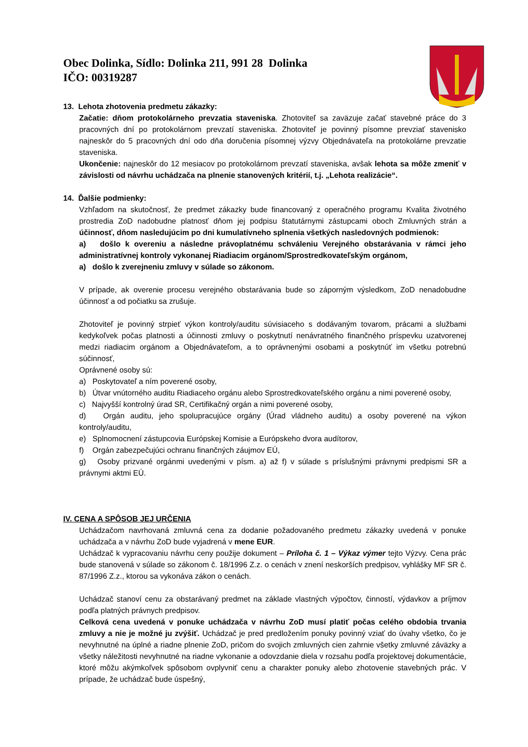Obec Dolinka, Sídlo: Dolinka 211, 991 28 Dolinka
IČO: 00319287
13. Lehota zhotovenia predmetu zákazky:
Začatie: dňom protokolárneho prevzatia staveniska. Zhotoviteľ sa zaväzuje začať stavebné práce do 3 pracovných dní po protokolárnom prevzatí staveniska. Zhotoviteľ je povinný písomne prevziať stavenisko najneskôr do 5 pracovných dní odo dňa doručenia písomnej výzvy Objednávateľa na protokolárne prevzatie staveniska.
Ukončenie: najneskôr do 12 mesiacov po protokolárnom prevzatí staveniska, avšak lehota sa môže zmeniť v závislosti od návrhu uchádzača na plnenie stanovených kritérií, t.j. „Lehota realizácie“.
14. Ďalšie podmienky:
Vzhľadom na skutočnosť, že predmet zákazky bude financovaný z operačného programu Kvalita životného prostredia ZoD nadobudne platnosť dňom jej podpisu štatutárnymi zástupcami oboch Zmluvných strán a účinnosť, dňom nasledujúcim po dni kumulatívneho splnenia všetkých nasledovných podmienok:
a) došlo k overeniu a následne právoplatnému schváleniu Verejného obstarávania v rámci jeho administratívnej kontroly vykonanej Riadiacim orgánom/Sprostredkovateľským orgánom,
a) došlo k zverejneniu zmluvy v súlade so zákonom.
V prípade, ak overenie procesu verejného obstarávania bude so záporným výsledkom, ZoD nenadobudne účinnosť a od počiatku sa zrušuje.
Zhotoviteľ je povinný strpieť výkon kontroly/auditu súvisiaceho s dodávaným tovarom, prácami a službami kedykoľvek počas platnosti a účinnosti zmluvy o poskytnutí nenávratného finančného príspevku uzatvorenej medzi riadiacim orgánom a Objednávateľom, a to oprávnenými osobami a poskytnúť im všetku potrebnú súčinnosť,
Oprávnené osoby sú:
a) Poskytovateľ a ním poverené osoby,
b) Útvar vnútorného auditu Riadiaceho orgánu alebo Sprostredkovateľského orgánu a nimi poverené osoby,
c) Najvyšší kontrolný úrad SR, Certifikačný orgán a nimi poverené osoby,
d) Orgán auditu, jeho spolupracujúce orgány (Úrad vládneho auditu) a osoby poverené na výkon kontroly/auditu,
e) Splnomocnení zástupcovia Európskej Komisie a Európskeho dvora audítorov,
f) Orgán zabezpečujúci ochranu finančných záujmov EÚ,
g) Osoby prizvané orgánmi uvedenými v písm. a) až f) v súlade s príslušnými právnymi predpismi SR a právnymi aktmi EÚ.
IV. CENA A SPÔSOB JEJ URČENIA
Uchádzačom navrhovaná zmluvná cena za dodanie požadovaného predmetu zákazky uvedená v ponuke uchádzača a v návrhu ZoD bude vyjadrená v mene EUR.
Uchádzač k vypracovaniu návrhu ceny použije dokument – Príloha č. 1 – Výkaz výmer tejto Výzvy. Cena prác bude stanovená v súlade so zákonom č. 18/1996 Z.z. o cenách v znení neskorších predpisov, vyhlášky MF SR č. 87/1996 Z.z., ktorou sa vykonáva zákon o cenách.
Uchádzač stanoví cenu za obstarávaný predmet na základe vlastných výpočtov, činností, výdavkov a príjmov podľa platných právnych predpisov.
Celková cena uvedená v ponuke uchádzača v návrhu ZoD musí platiť počas celého obdobia trvania zmluvy a nie je možné ju zvýšiť. Uchádzač je pred predložením ponuky povinný vziať do úvahy všetko, čo je nevyhnutné na úplné a riadne plnenie ZoD, pričom do svojich zmluvných cien zahrnie všetky zmluvné záväzky a všetky náležitosti nevyhnutné na riadne vykonanie a odovzdanie diela v rozsahu podľa projektovej dokumentácie, ktoré môžu akýmkoľvek spôsobom ovplyvniť cenu a charakter ponuky alebo zhotovenie stavebných prác. V prípade, že uchádzač bude úspešný,